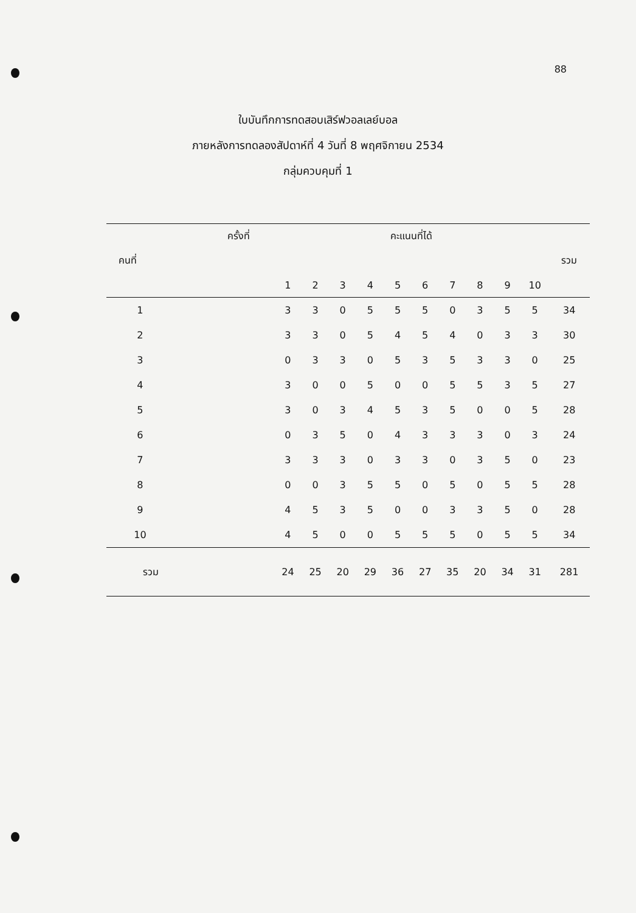88
ใบบันทึกการทดสอบเสิร์ฟวอลเลย์บอล
ภายหลังการทดลองสัปดาห์ที่ 4 วันที่ 8 พฤศจิกายน 2534
กลุ่มควบคุมที่ 1
| ครั้งที่ | | คะแนนที่ได้ | | | | | | | | | | |
| --- | --- | --- | --- | --- | --- | --- | --- | --- | --- | --- | --- | --- |
| คนที่ | | | | | | | | | | | | รวม |
| | | 1 | 2 | 3 | 4 | 5 | 6 | 7 | 8 | 9 | 10 | |
| 1 | | 3 | 3 | 0 | 5 | 5 | 5 | 0 | 3 | 5 | 5 | 34 |
| 2 | | 3 | 3 | 0 | 5 | 4 | 5 | 4 | 0 | 3 | 3 | 30 |
| 3 | | 0 | 3 | 3 | 0 | 5 | 3 | 5 | 3 | 3 | 0 | 25 |
| 4 | | 3 | 0 | 0 | 5 | 0 | 0 | 5 | 5 | 3 | 5 | 27 |
| 5 | | 3 | 0 | 3 | 4 | 5 | 3 | 5 | 0 | 0 | 5 | 28 |
| 6 | | 0 | 3 | 5 | 0 | 4 | 3 | 3 | 3 | 0 | 3 | 24 |
| 7 | | 3 | 3 | 3 | 0 | 3 | 3 | 0 | 3 | 5 | 0 | 23 |
| 8 | | 0 | 0 | 3 | 5 | 5 | 0 | 5 | 0 | 5 | 5 | 28 |
| 9 | | 4 | 5 | 3 | 5 | 0 | 0 | 3 | 3 | 5 | 0 | 28 |
| 10 | | 4 | 5 | 0 | 0 | 5 | 5 | 5 | 0 | 5 | 5 | 34 |
| รวม | | 24 | 25 | 20 | 29 | 36 | 27 | 35 | 20 | 34 | 31 | 281 |